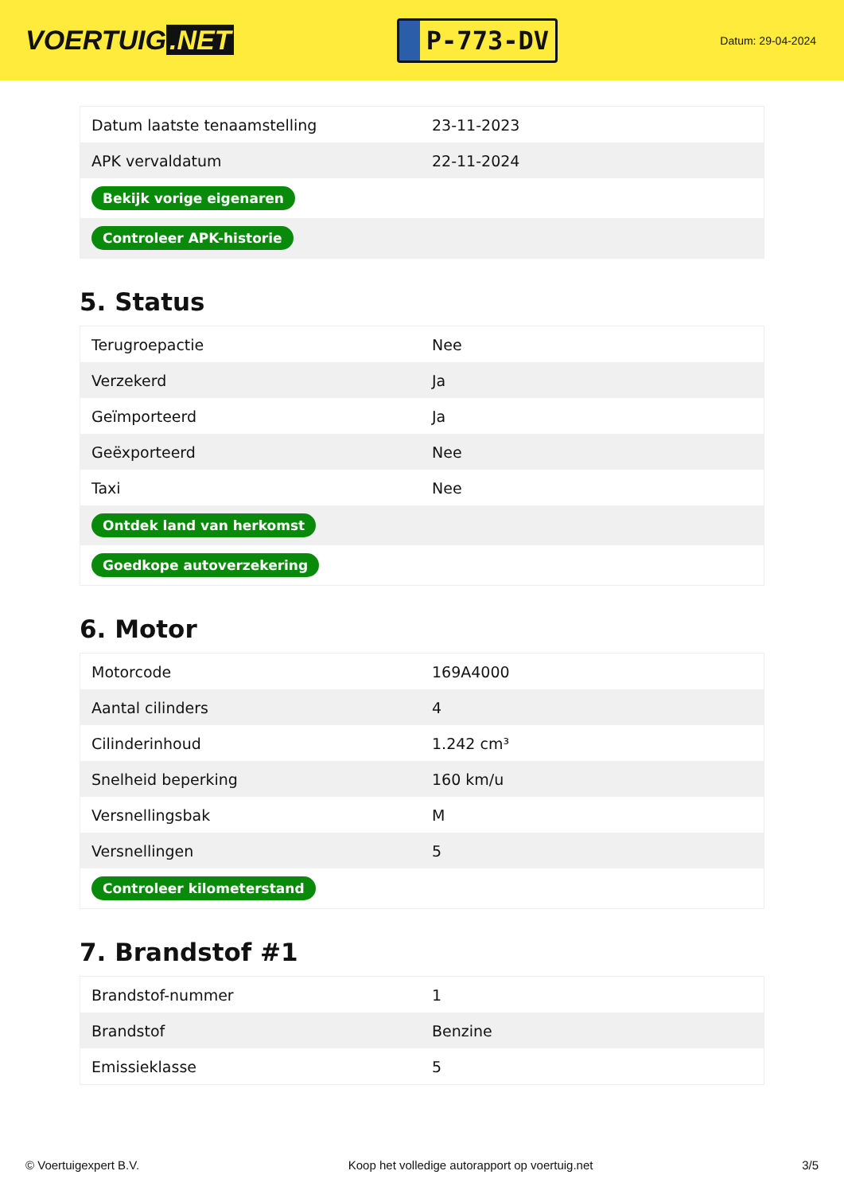VOERTUIG.NET
P-773-DV
Datum: 29-04-2024
| Datum laatste tenaamstelling | 23-11-2023 |
| APK vervaldatum | 22-11-2024 |
| Bekijk vorige eigenaren | |
| Controleer APK-historie | |
5. Status
| Terugroepactie | Nee |
| Verzekerd | Ja |
| Geïmporteerd | Ja |
| Geëxporteerd | Nee |
| Taxi | Nee |
| Ontdek land van herkomst | |
| Goedkope autoverzekering | |
6. Motor
| Motorcode | 169A4000 |
| Aantal cilinders | 4 |
| Cilinderinhoud | 1.242 cm³ |
| Snelheid beperking | 160 km/u |
| Versnellingsbak | M |
| Versnellingen | 5 |
| Controleer kilometerstand | |
7. Brandstof #1
| Brandstof-nummer | 1 |
| Brandstof | Benzine |
| Emissieklasse | 5 |
© Voertuigexpert B.V. Koop het volledige autorapport op voertuig.net 3/5